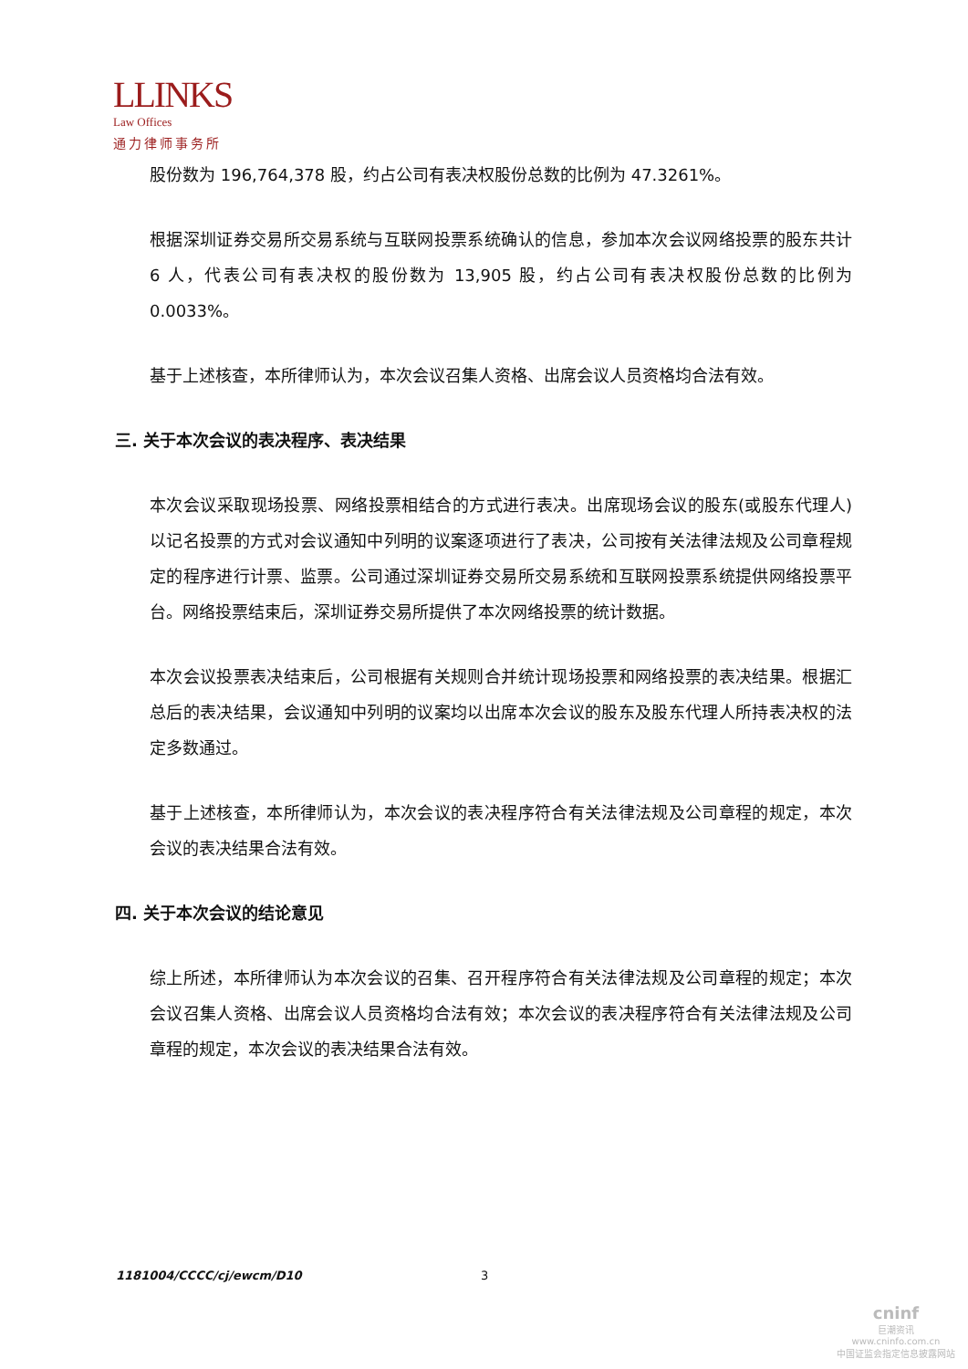LLINKS
Law Offices
通力律师事务所
股份数为 196,764,378 股，约占公司有表决权股份总数的比例为 47.3261%。
根据深圳证券交易所交易系统与互联网投票系统确认的信息，参加本次会议网络投票的股东共计 6 人，代表公司有表决权的股份数为 13,905 股，约占公司有表决权股份总数的比例为 0.0033%。
基于上述核查，本所律师认为，本次会议召集人资格、出席会议人员资格均合法有效。
三. 关于本次会议的表决程序、表决结果
本次会议采取现场投票、网络投票相结合的方式进行表决。出席现场会议的股东(或股东代理人)以记名投票的方式对会议通知中列明的议案逐项进行了表决，公司按有关法律法规及公司章程规定的程序进行计票、监票。公司通过深圳证券交易所交易系统和互联网投票系统提供网络投票平台。网络投票结束后，深圳证券交易所提供了本次网络投票的统计数据。
本次会议投票表决结束后，公司根据有关规则合并统计现场投票和网络投票的表决结果。根据汇总后的表决结果，会议通知中列明的议案均以出席本次会议的股东及股东代理人所持表决权的法定多数通过。
基于上述核查，本所律师认为，本次会议的表决程序符合有关法律法规及公司章程的规定，本次会议的表决结果合法有效。
四. 关于本次会议的结论意见
综上所述，本所律师认为本次会议的召集、召开程序符合有关法律法规及公司章程的规定；本次会议召集人资格、出席会议人员资格均合法有效；本次会议的表决程序符合有关法律法规及公司章程的规定，本次会议的表决结果合法有效。
1181004/CCCC/cj/ewcm/D10 3
cninf
巨潮资讯
www.cninfo.com.cn
中国证监会指定信息披露网站